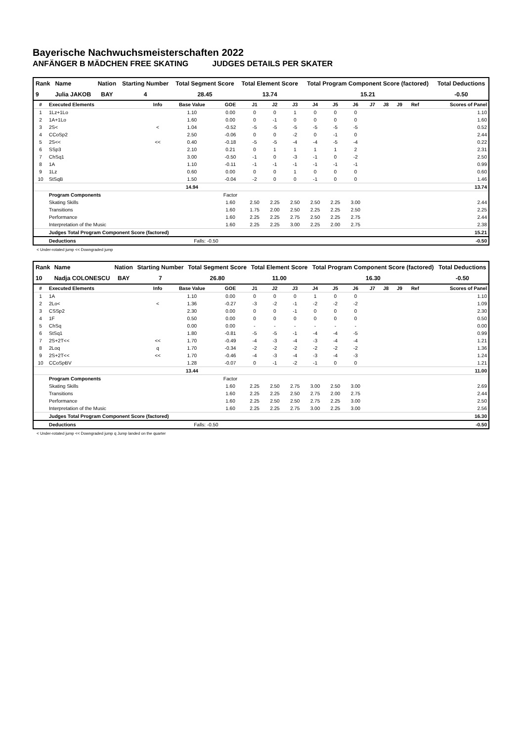Bayerische Nachwuchsmeisterschaften 2022
ANFÄNGER B MÄDCHEN FREE SKATING JUDGES DETAILS PER SKATER
| Rank | Name | Nation | Starting Number | Total Segment Score | Total Element Score | Total Program Component Score (factored) | Total Deductions |
| --- | --- | --- | --- | --- | --- | --- | --- |
| 9 | Julia JAKOB | BAY | 4 | 28.45 | 13.74 | 15.21 | -0.50 |
| # | Executed Elements | Info | Base Value | GOE | J1 | J2 | J3 | J4 | J5 | J6 | J7 | J8 | J9 | Ref | Scores of Panel |
| --- | --- | --- | --- | --- | --- | --- | --- | --- | --- | --- | --- | --- | --- | --- | --- |
| 1 | 1Lz+1Lo | | 1.10 | 0.00 | 0 | 0 | 1 | 0 | 0 | 0 | | | | | 1.10 |
| 2 | 1A+1Lo | | 1.60 | 0.00 | 0 | -1 | 0 | 0 | 0 | 0 | | | | | 1.60 |
| 3 | 2S< | < | 1.04 | -0.52 | -5 | -5 | -5 | -5 | -5 | -5 | | | | | 0.52 |
| 4 | CCoSp2 | | 2.50 | -0.06 | 0 | 0 | -2 | 0 | -1 | 0 | | | | | 2.44 |
| 5 | 2S<< | << | 0.40 | -0.18 | -5 | -5 | -4 | -4 | -5 | -4 | | | | | 0.22 |
| 6 | SSp3 | | 2.10 | 0.21 | 0 | 1 | 1 | 1 | 1 | 2 | | | | | 2.31 |
| 7 | ChSq1 | | 3.00 | -0.50 | -1 | 0 | -3 | -1 | 0 | -2 | | | | | 2.50 |
| 8 | 1A | | 1.10 | -0.11 | -1 | -1 | -1 | -1 | -1 | -1 | | | | | 0.99 |
| 9 | 1Lz | | 0.60 | 0.00 | 0 | 0 | 1 | 0 | 0 | 0 | | | | | 0.60 |
| 10 | StSqB | | 1.50 | -0.04 | -2 | 0 | 0 | -1 | 0 | 0 | | | | | 1.46 |
| | | | 14.94 | | | | | | | | | | | | 13.74 |
| | Program Components | | | Factor | | | | | | | | | | | |
| | Skating Skills | | | 1.60 | 2.50 | 2.25 | 2.50 | 2.50 | 2.25 | 3.00 | | | | | 2.44 |
| | Transitions | | | 1.60 | 1.75 | 2.00 | 2.50 | 2.25 | 2.25 | 2.50 | | | | | 2.25 |
| | Performance | | | 1.60 | 2.25 | 2.25 | 2.75 | 2.50 | 2.25 | 2.75 | | | | | 2.44 |
| | Interpretation of the Music | | | 1.60 | 2.25 | 2.25 | 3.00 | 2.25 | 2.00 | 2.75 | | | | | 2.38 |
| | Judges Total Program Component Score (factored) | | | | | | | | | | | | | | 15.21 |
| | Deductions | | Falls: -0.50 | | | | | | | | | | | | -0.50 |
< Under-rotated jump << Downgraded jump
| Rank | Name | Nation | Starting Number | Total Segment Score | Total Element Score | Total Program Component Score (factored) | Total Deductions |
| --- | --- | --- | --- | --- | --- | --- | --- |
| 10 | Nadja COLONESCU | BAY | 7 | 26.80 | 11.00 | 16.30 | -0.50 |
| # | Executed Elements | Info | Base Value | GOE | J1 | J2 | J3 | J4 | J5 | J6 | J7 | J8 | J9 | Ref | Scores of Panel |
| --- | --- | --- | --- | --- | --- | --- | --- | --- | --- | --- | --- | --- | --- | --- | --- |
| 1 | 1A | | 1.10 | 0.00 | 0 | 0 | 0 | 1 | 0 | 0 | | | | | 1.10 |
| 2 | 2Lo< | < | 1.36 | -0.27 | -3 | -2 | -1 | -2 | -2 | -2 | | | | | 1.09 |
| 3 | CSSp2 | | 2.30 | 0.00 | 0 | 0 | -1 | 0 | 0 | 0 | | | | | 2.30 |
| 4 | 1F | | 0.50 | 0.00 | 0 | 0 | 0 | 0 | 0 | 0 | | | | | 0.50 |
| 5 | ChSq | | 0.00 | 0.00 | - | - | - | - | - | - | | | | | 0.00 |
| 6 | StSq1 | | 1.80 | -0.81 | -5 | -5 | -1 | -4 | -4 | -5 | | | | | 0.99 |
| 7 | 2S+2T<< | << | 1.70 | -0.49 | -4 | -3 | -4 | -3 | -4 | -4 | | | | | 1.21 |
| 8 | 2Loq | q | 1.70 | -0.34 | -2 | -2 | -2 | -2 | -2 | -2 | | | | | 1.36 |
| 9 | 2S+2T<< | << | 1.70 | -0.46 | -4 | -3 | -4 | -3 | -4 | -3 | | | | | 1.24 |
| 10 | CCoSpBV | | 1.28 | -0.07 | 0 | -1 | -2 | -1 | 0 | 0 | | | | | 1.21 |
| | | | 13.44 | | | | | | | | | | | | 11.00 |
| | Program Components | | | Factor | | | | | | | | | | | |
| | Skating Skills | | | 1.60 | 2.25 | 2.50 | 2.75 | 3.00 | 2.50 | 3.00 | | | | | 2.69 |
| | Transitions | | | 1.60 | 2.25 | 2.25 | 2.50 | 2.75 | 2.00 | 2.75 | | | | | 2.44 |
| | Performance | | | 1.60 | 2.25 | 2.50 | 2.50 | 2.75 | 2.25 | 3.00 | | | | | 2.50 |
| | Interpretation of the Music | | | 1.60 | 2.25 | 2.25 | 2.75 | 3.00 | 2.25 | 3.00 | | | | | 2.56 |
| | Judges Total Program Component Score (factored) | | | | | | | | | | | | | | 16.30 |
| | Deductions | | Falls: -0.50 | | | | | | | | | | | | -0.50 |
< Under-rotated jump << Downgraded jump q Jump landed on the quarter